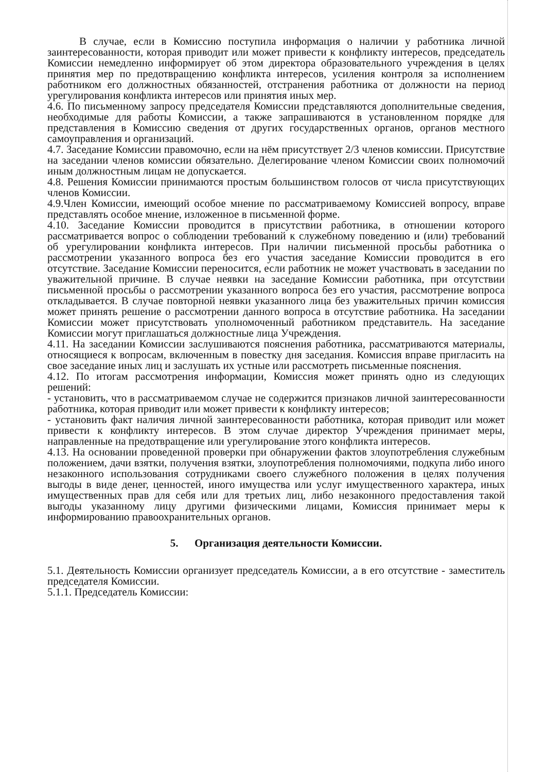В случае, если в Комиссию поступила информация о наличии у работника личной заинтересованности, которая приводит или может привести к конфликту интересов, председатель Комиссии немедленно информирует об этом директора образовательного учреждения в целях принятия мер по предотвращению конфликта интересов, усиления контроля за исполнением работником его должностных обязанностей, отстранения работника от должности на период урегулирования конфликта интересов или принятия иных мер.
4.6. По письменному запросу председателя Комиссии представляются дополнительные сведения, необходимые для работы Комиссии, а также запрашиваются в установленном порядке для представления в Комиссию сведения от других государственных органов, органов местного самоуправления и организаций.
4.7. Заседание Комиссии правомочно, если на нём присутствует 2/3 членов комиссии. Присутствие на заседании членов комиссии обязательно. Делегирование членом Комиссии своих полномочий иным должностным лицам не допускается.
4.8. Решения Комиссии принимаются простым большинством голосов от числа присутствующих членов Комиссии.
4.9.Член Комиссии, имеющий особое мнение по рассматриваемому Комиссией вопросу, вправе представлять особое мнение, изложенное в письменной форме.
4.10. Заседание Комиссии проводится в присутствии работника, в отношении которого рассматривается вопрос о соблюдении требований к служебному поведению и (или) требований об урегулировании конфликта интересов. При наличии письменной просьбы работника о рассмотрении указанного вопроса без его участия заседание Комиссии проводится в его отсутствие. Заседание Комиссии переносится, если работник не может участвовать в заседании по уважительной причине. В случае неявки на заседание Комиссии работника, при отсутствии письменной просьбы о рассмотрении указанного вопроса без его участия, рассмотрение вопроса откладывается. В случае повторной неявки указанного лица без уважительных причин комиссия может принять решение о рассмотрении данного вопроса в отсутствие работника. На заседании Комиссии может присутствовать уполномоченный работником представитель. На заседание Комиссии могут приглашаться должностные лица Учреждения.
4.11. На заседании Комиссии заслушиваются пояснения работника, рассматриваются материалы, относящиеся к вопросам, включенным в повестку дня заседания. Комиссия вправе пригласить на свое заседание иных лиц и заслушать их устные или рассмотреть письменные пояснения.
4.12. По итогам рассмотрения информации, Комиссия может принять одно из следующих решений:
- установить, что в рассматриваемом случае не содержится признаков личной заинтересованности работника, которая приводит или может привести к конфликту интересов;
- установить факт наличия личной заинтересованности работника, которая приводит или может привести к конфликту интересов. В этом случае директор Учреждения принимает меры, направленные на предотвращение или урегулирование этого конфликта интересов.
4.13. На основании проведенной проверки при обнаружении фактов злоупотребления служебным положением, дачи взятки, получения взятки, злоупотребления полномочиями, подкупа либо иного незаконного использования сотрудниками своего служебного положения в целях получения выгоды в виде денег, ценностей, иного имущества или услуг имущественного характера, иных имущественных прав для себя или для третьих лиц, либо незаконного предоставления такой выгоды указанному лицу другими физическими лицами, Комиссия принимает меры к информированию правоохранительных органов.
5. Организация деятельности Комиссии.
5.1. Деятельность Комиссии организует председатель Комиссии, а в его отсутствие - заместитель председателя Комиссии.
5.1.1. Председатель Комиссии: